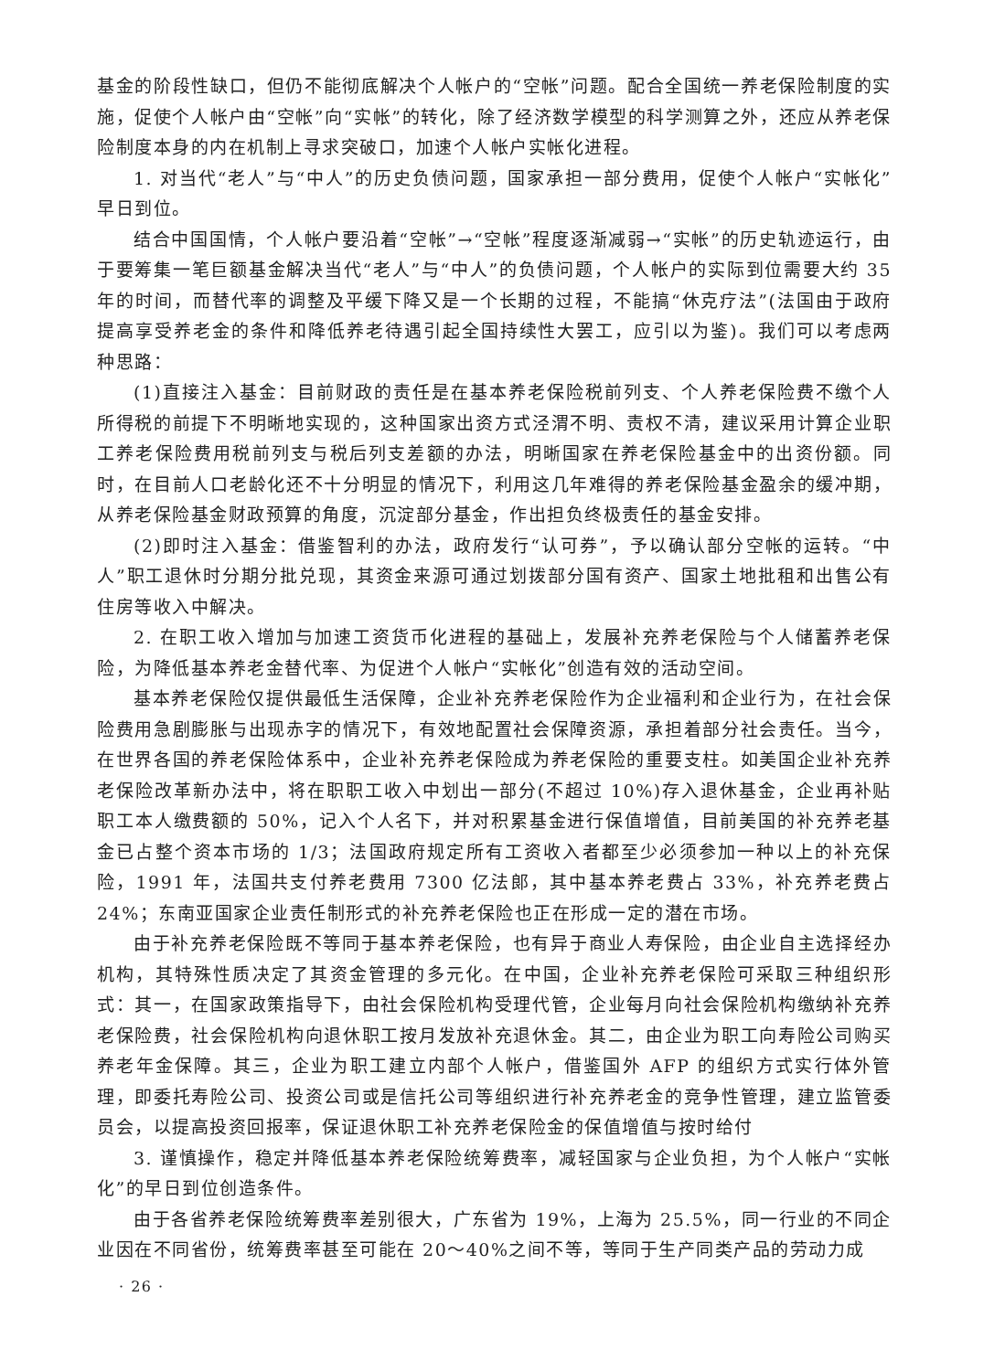基金的阶段性缺口，但仍不能彻底解决个人帐户的“空帐”问题。配合全国统一养老保险制度的实施，促使个人帐户由“空帐”向“实帐”的转化，除了经济数学模型的科学测算之外，还应从养老保险制度本身的内在机制上寻求突破口，加速个人帐户实帐化进程。
1. 对当代“老人”与“中人”的历史负债问题，国家承担一部分费用，促使个人帐户“实帐化”早日到位。
结合中国国情，个人帐户要沿着“空帐”→“空帐”程度逐渐减弱→“实帐”的历史轨迹运行，由于要筹集一笔巨额基金解决当代“老人”与“中人”的负债问题，个人帐户的实际到位需要大约 35 年的时间，而替代率的调整及平缓下降又是一个长期的过程，不能搞“休克疗法”(法国由于政府提高享受养老金的条件和降低养老待遇引起全国持续性大罢工，应引以为鉴)。我们可以考虑两种思路：
(1)直接注入基金：目前财政的责任是在基本养老保险税前列支、个人养老保险费不缴个人所得税的前提下不明晰地实现的，这种国家出资方式泾渭不明、责权不清，建议采用计算企业职工养老保险费用税前列支与税后列支差额的办法，明晰国家在养老保险基金中的出资份额。同时，在目前人口老龄化还不十分明显的情况下，利用这几年难得的养老保险基金盈余的缓冲期，从养老保险基金财政预算的角度，沉淀部分基金，作出担负终极责任的基金安排。
(2)即时注入基金：借鉴智利的办法，政府发行“认可券”，予以确认部分空帐的运转。“中人”职工退休时分期分批兑现，其资金来源可通过划拨部分国有资产、国家土地批租和出售公有住房等收入中解决。
2. 在职工收入增加与加速工资货币化进程的基础上，发展补充养老保险与个人储蓄养老保险，为降低基本养老金替代率、为促进个人帐户“实帐化”创造有效的活动空间。
基本养老保险仅提供最低生活保障，企业补充养老保险作为企业福利和企业行为，在社会保险费用急剧膨胀与出现赤字的情况下，有效地配置社会保障资源，承担着部分社会责任。当今，在世界各国的养老保险体系中，企业补充养老保险成为养老保险的重要支柱。如美国企业补充养老保险改革新办法中，将在职职工收入中划出一部分(不超过 10%)存入退休基金，企业再补贴职工本人缴费额的 50%，记入个人名下，并对积累基金进行保值增值，目前美国的补充养老基金已占整个资本市场的 1/3；法国政府规定所有工资收入者都至少必须参加一种以上的补充保险，1991 年，法国共支付养老费用 7300 亿法郎，其中基本养老费占 33%，补充养老费占 24%；东南亚国家企业责任制形式的补充养老保险也正在形成一定的潜在市场。
由于补充养老保险既不等同于基本养老保险，也有异于商业人寿保险，由企业自主选择经办机构，其特殊性质决定了其资金管理的多元化。在中国，企业补充养老保险可采取三种组织形式：其一，在国家政策指导下，由社会保险机构受理代管，企业每月向社会保险机构缴纳补充养老保险费，社会保险机构向退休职工按月发放补充退休金。其二，由企业为职工向寿险公司购买养老年金保障。其三，企业为职工建立内部个人帐户，借鉴国外 AFP 的组织方式实行体外管理，即委托寿险公司、投资公司或是信托公司等组织进行补充养老金的竞争性管理，建立监管委员会，以提高投资回报率，保证退休职工补充养老保险金的保值增值与按时给付
3. 谨慎操作，稳定并降低基本养老保险统筹费率，减轻国家与企业负担，为个人帐户“实帐化”的早日到位创造条件。
由于各省养老保险统筹费率差别很大，广东省为 19%，上海为 25.5%，同一行业的不同企业因在不同省份，统筹费率甚至可能在 20～40%之间不等，等同于生产同类产品的劳动力成
· 26 ·